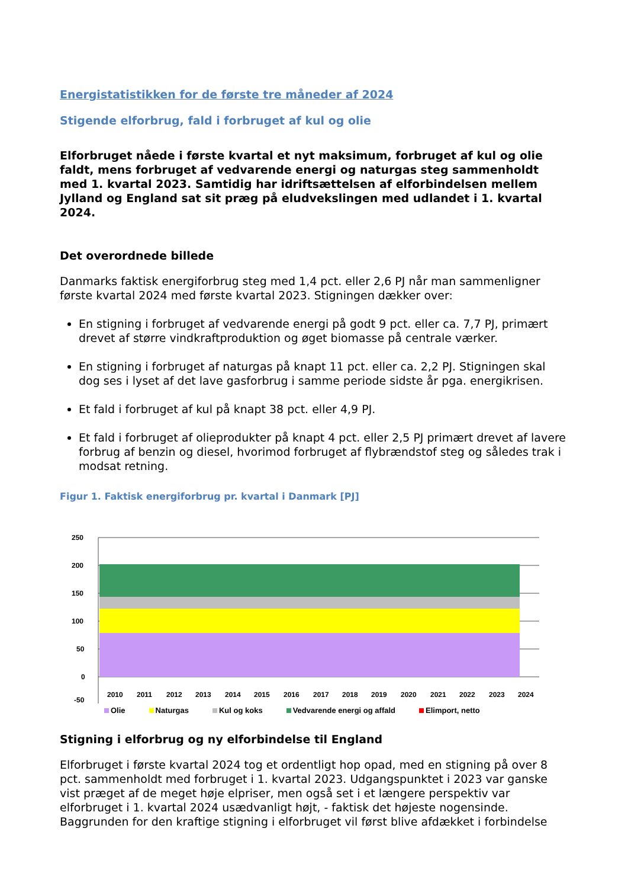Energistatistikken for de første tre måneder af 2024
Stigende elforbrug, fald i forbruget af kul og olie
Elforbruget nåede i første kvartal et nyt maksimum, forbruget af kul og olie faldt, mens forbruget af vedvarende energi og naturgas steg sammenholdt med 1. kvartal 2023. Samtidig har idriftsættelsen af elforbindelsen mellem Jylland og England sat sit præg på eludvekslingen med udlandet i 1. kvartal 2024.
Det overordnede billede
Danmarks faktisk energiforbrug steg med 1,4 pct. eller 2,6 PJ når man sammenligner første kvartal 2024 med første kvartal 2023. Stigningen dækker over:
En stigning i forbruget af vedvarende energi på godt 9 pct. eller ca. 7,7 PJ, primært drevet af større vindkraftproduktion og øget biomasse på centrale værker.
En stigning i forbruget af naturgas på knapt 11 pct. eller ca. 2,2 PJ. Stigningen skal dog ses i lyset af det lave gasforbrug i samme periode sidste år pga. energikrisen.
Et fald i forbruget af kul på knapt 38 pct. eller 4,9 PJ.
Et fald i forbruget af olieprodukter på knapt 4 pct. eller 2,5 PJ primært drevet af lavere forbrug af benzin og diesel, hvorimod forbruget af flybrændstof steg og således trak i modsat retning.
Figur 1. Faktisk energiforbrug pr. kvartal i Danmark [PJ]
250
200
150
100
50
0
-50
2010
2011
2012
2013
2014
2015
2016
2017
2018
2019
2020
2021
2022
2023
2024
Olie Naturgas Kul og koks Vedvarende energi og affald Elimport, netto
Stigning i elforbrug og ny elforbindelse til England
Elforbruget i første kvartal 2024 tog et ordentligt hop opad, med en stigning på over 8 pct. sammenholdt med forbruget i 1. kvartal 2023. Udgangspunktet i 2023 var ganske vist præget af de meget høje elpriser, men også set i et længere perspektiv var elforbruget i 1. kvartal 2024 usædvanligt højt, - faktisk det højeste nogensinde. Baggrunden for den kraftige stigning i elforbruget vil først blive afdækket i forbindelse